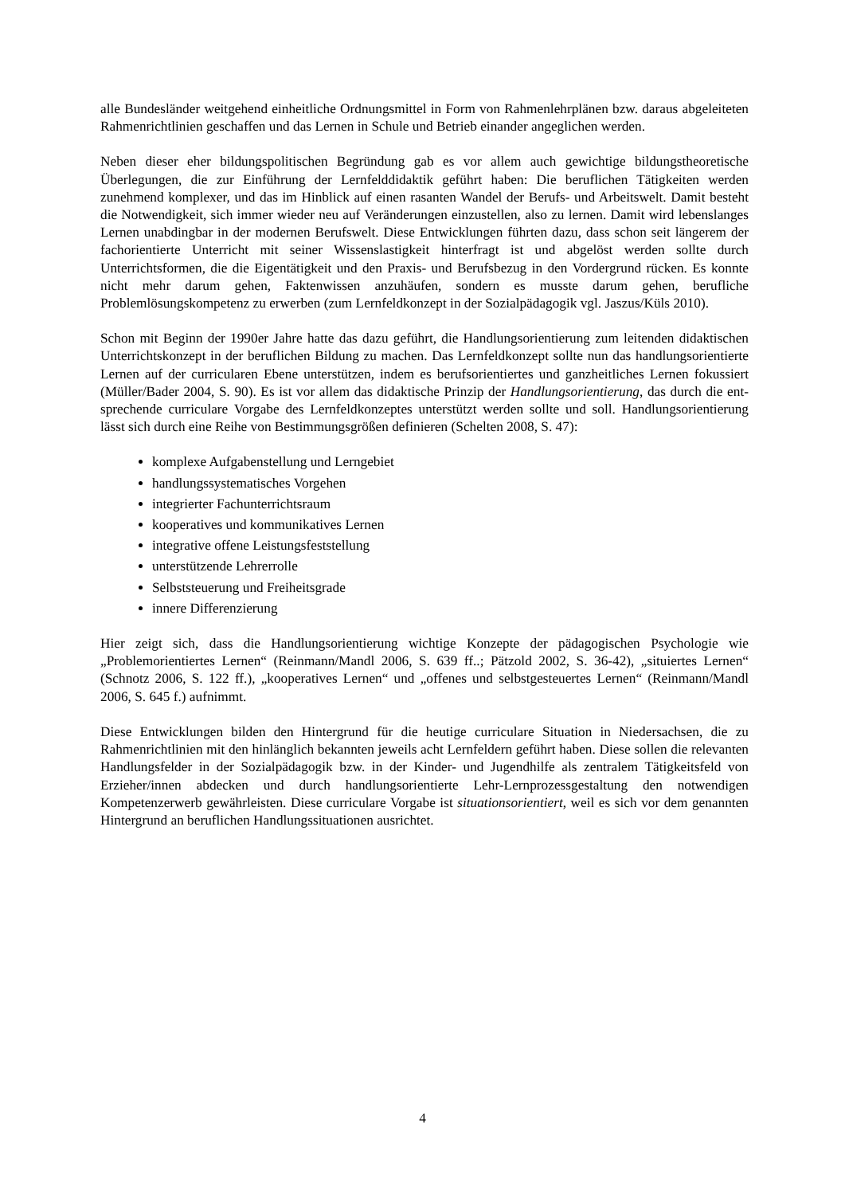alle Bundesländer weitgehend einheitliche Ordnungsmittel in Form von Rahmenlehrplänen bzw. daraus abgeleiteten Rahmenrichtlinien geschaffen und das Lernen in Schule und Betrieb einander angeglichen werden.
Neben dieser eher bildungspolitischen Begründung gab es vor allem auch gewichtige bil­dungstheoretische Überlegungen, die zur Einführung der Lernfelddidaktik geführt haben: Die beruflichen Tätigkeiten werden zunehmend komplexer, und das im Hinblick auf einen rasan­ten Wandel der Berufs- und Arbeitswelt. Damit besteht die Notwendigkeit, sich immer wieder neu auf Veränderungen einzustellen, also zu lernen. Damit wird lebenslanges Lernen unab­dingbar in der modernen Berufswelt. Diese Entwicklungen führten dazu, dass schon seit län­gerem der fachorientierte Unterricht mit seiner Wissenslastigkeit hinterfragt ist und abgelöst werden sollte durch Unterrichtsformen, die die Eigentätigkeit und den Praxis- und Berufsbe­zug in den Vordergrund rücken. Es konnte nicht mehr darum gehen, Faktenwissen anzuhäu­fen, sondern es musste darum gehen, berufliche Problemlösungskompetenz zu erwerben (zum Lernfeldkonzept in der Sozialpädagogik vgl. Jaszus/Küls 2010).
Schon mit Beginn der 1990er Jahre hatte das dazu geführt, die Handlungsorientierung zum leitenden didaktischen Unterrichtskonzept in der beruflichen Bildung zu machen. Das Lern­feldkonzept sollte nun das handlungsorientierte Lernen auf der curricularen Ebene unterstüt­zen, indem es berufsorientiertes und ganzheitliches Lernen fokussiert (Müller/Bader 2004, S. 90). Es ist vor allem das didaktische Prinzip der Handlungsorientierung, das durch die ent­sprechende curriculare Vorgabe des Lernfeldkonzeptes unterstützt werden sollte und soll. Handlungsorientierung lässt sich durch eine Reihe von Bestimmungsgrößen definieren (Schelten 2008, S. 47):
komplexe Aufgabenstellung und Lerngebiet
handlungssystematisches Vorgehen
integrierter Fachunterrichtsraum
kooperatives und kommunikatives Lernen
integrative offene Leistungsfeststellung
unterstützende Lehrerrolle
Selbststeuerung und Freiheitsgrade
innere Differenzierung
Hier zeigt sich, dass die Handlungsorientierung wichtige Konzepte der pädagogischen Psy­chologie wie „Problemorientiertes Lernen“ (Reinmann/Mandl 2006, S. 639 ff..; Pätzold 2002, S. 36-42), „situiertes Lernen“ (Schnotz 2006, S. 122 ff.), „kooperatives Lernen“ und „offenes und selbstgesteuertes Lernen“ (Reinmann/Mandl 2006, S. 645 f.) aufnimmt.
Diese Entwicklungen bilden den Hintergrund für die heutige curriculare Situation in Nieder­sachsen, die zu Rahmenrichtlinien mit den hinlänglich bekannten jeweils acht Lernfeldern geführt haben. Diese sollen die relevanten Handlungsfelder in der Sozialpädagogik bzw. in der Kinder- und Jugendhilfe als zentralem Tätigkeitsfeld von Erzieher/innen abdecken und durch handlungsorientierte Lehr-Lernprozessgestaltung den notwendigen Kompetenzerwerb gewährleisten. Diese curriculare Vorgabe ist situationsorientiert, weil es sich vor dem ge­nannten Hintergrund an beruflichen Handlungssituationen ausrichtet.
4